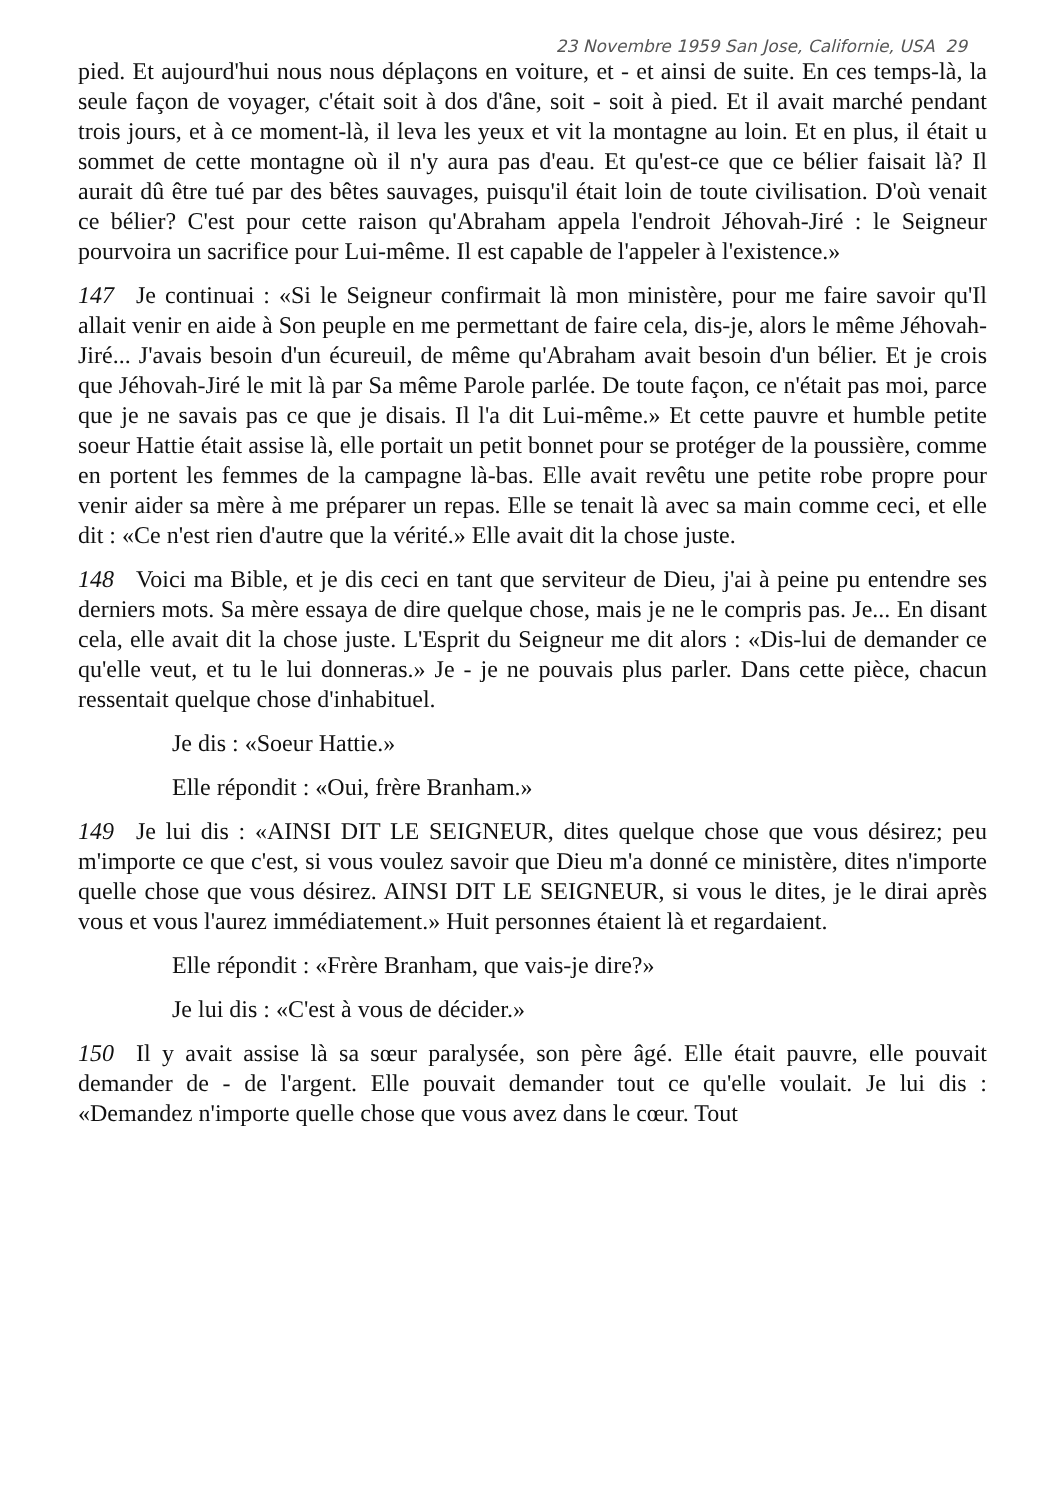23 Novembre 1959 San Jose, Californie, USA 29
pied. Et aujourd'hui nous nous déplaçons en voiture, et - et ainsi de suite. En ces temps-là, la seule façon de voyager, c'était soit à dos d'âne, soit - soit à pied. Et il avait marché pendant trois jours, et à ce moment-là, il leva les yeux et vit la montagne au loin. Et en plus, il était u sommet de cette montagne où il n'y aura pas d'eau. Et qu'est-ce que ce bélier faisait là? Il aurait dû être tué par des bêtes sauvages, puisqu'il était loin de toute civilisation. D'où venait ce bélier? C'est pour cette raison qu'Abraham appela l'endroit Jéhovah-Jiré : le Seigneur pourvoira un sacrifice pour Lui-même. Il est capable de l'appeler à l'existence.»
147 Je continuai : «Si le Seigneur confirmait là mon ministère, pour me faire savoir qu'Il allait venir en aide à Son peuple en me permettant de faire cela, dis-je, alors le même Jéhovah-Jiré... J'avais besoin d'un écureuil, de même qu'Abraham avait besoin d'un bélier. Et je crois que Jéhovah-Jiré le mit là par Sa même Parole parlée. De toute façon, ce n'était pas moi, parce que je ne savais pas ce que je disais. Il l'a dit Lui-même.» Et cette pauvre et humble petite soeur Hattie était assise là, elle portait un petit bonnet pour se protéger de la poussière, comme en portent les femmes de la campagne là-bas. Elle avait revêtu une petite robe propre pour venir aider sa mère à me préparer un repas. Elle se tenait là avec sa main comme ceci, et elle dit : «Ce n'est rien d'autre que la vérité.» Elle avait dit la chose juste.
148 Voici ma Bible, et je dis ceci en tant que serviteur de Dieu, j'ai à peine pu entendre ses derniers mots. Sa mère essaya de dire quelque chose, mais je ne le compris pas. Je... En disant cela, elle avait dit la chose juste. L'Esprit du Seigneur me dit alors : «Dis-lui de demander ce qu'elle veut, et tu le lui donneras.» Je - je ne pouvais plus parler. Dans cette pièce, chacun ressentait quelque chose d'inhabituel.
Je dis : «Soeur Hattie.»
Elle répondit : «Oui, frère Branham.»
149 Je lui dis : «AINSI DIT LE SEIGNEUR, dites quelque chose que vous désirez; peu m'importe ce que c'est, si vous voulez savoir que Dieu m'a donné ce ministère, dites n'importe quelle chose que vous désirez. AINSI DIT LE SEIGNEUR, si vous le dites, je le dirai après vous et vous l'aurez immédiatement.» Huit personnes étaient là et regardaient.
Elle répondit : «Frère Branham, que vais-je dire?»
Je lui dis : «C'est à vous de décider.»
150 Il y avait assise là sa sœur paralysée, son père âgé. Elle était pauvre, elle pouvait demander de - de l'argent. Elle pouvait demander tout ce qu'elle voulait. Je lui dis : «Demandez n'importe quelle chose que vous avez dans le cœur. Tout